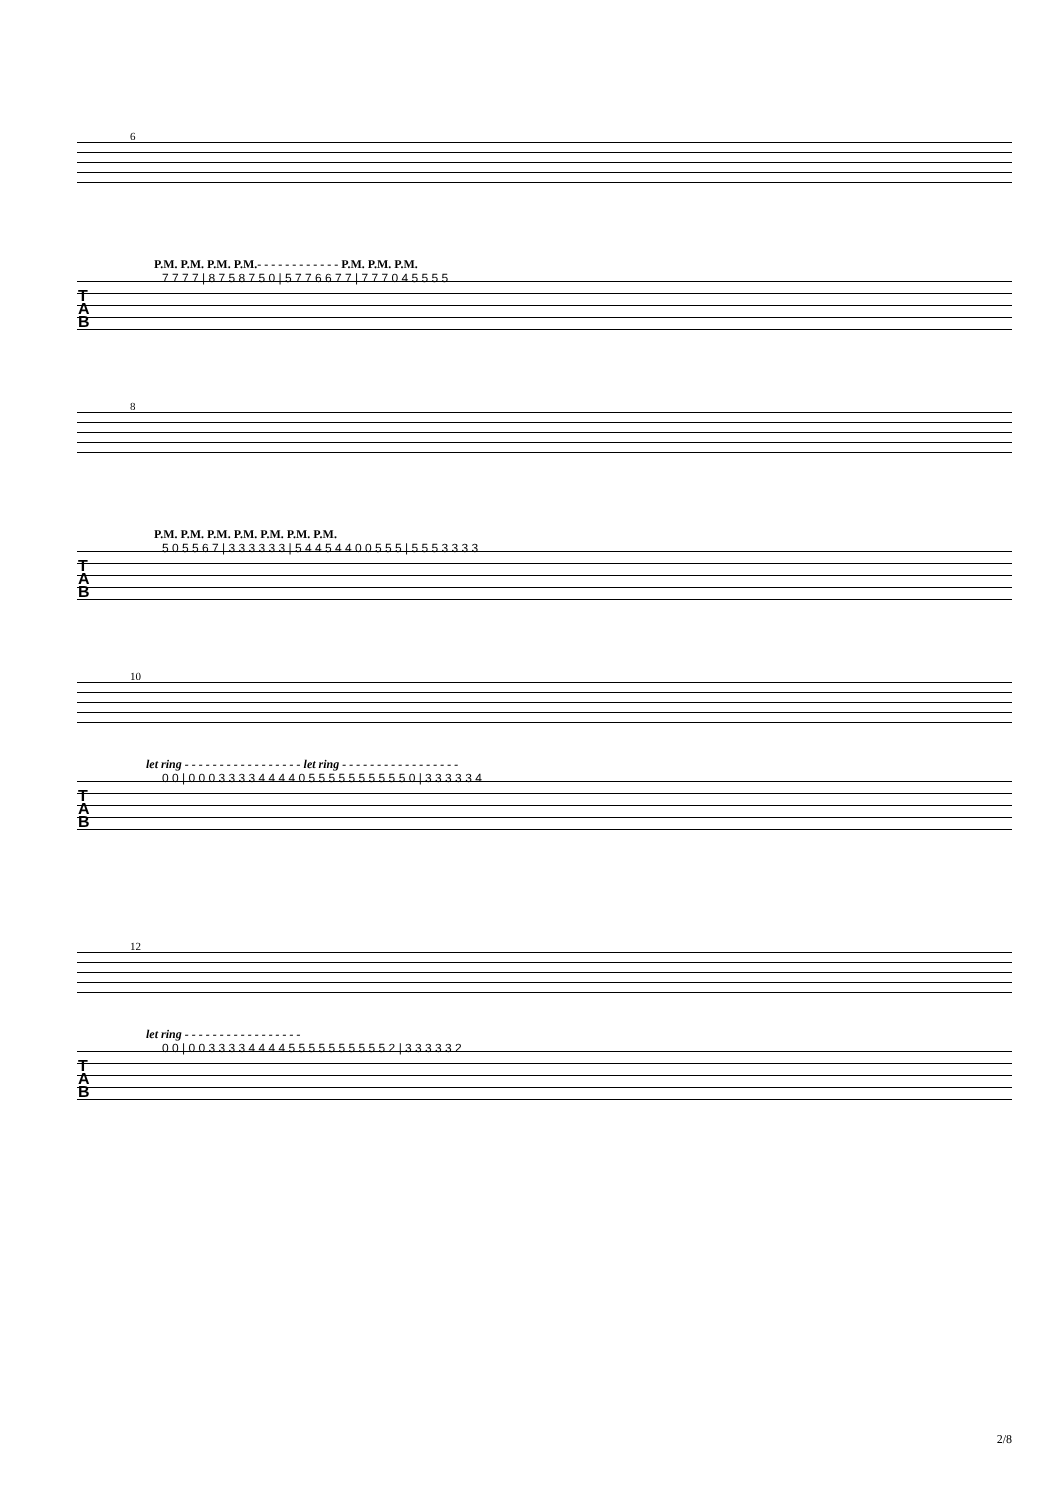6
P.M. P.M. P.M. P.M.- - - - - - - - - - - - P.M. P.M. P.M.
T
A
B
7 7 7 7 | 8 7 5 8 7 5 0 | 5 7 7 6 6 7 7 | 7 7 7 0 4 5 5 5 5
8
P.M. P.M. P.M. P.M. P.M. P.M. P.M.
T
A
B
5 0 5 5 6 7 | 3 3 3 3 3 3 | 5 4 4 5 4 4 0 0 5 5 5 | 5 5 5 3 3 3 3
10
let ring - - - - - - - - - - - - - - - - - let ring - - - - - - - - - - - - - - - - -
T
A
B
0 0 | 0 0 0 3 3 3 3 4 4 4 4 0 5 5 5 5 5 5 5 5 5 5 0 | 3 3 3 3 3 4
12
let ring - - - - - - - - - - - - - - - - -
T
A
B
0 0 | 0 0 3 3 3 3 4 4 4 4 5 5 5 5 5 5 5 5 5 5 2 | 3 3 3 3 3 2
2/8